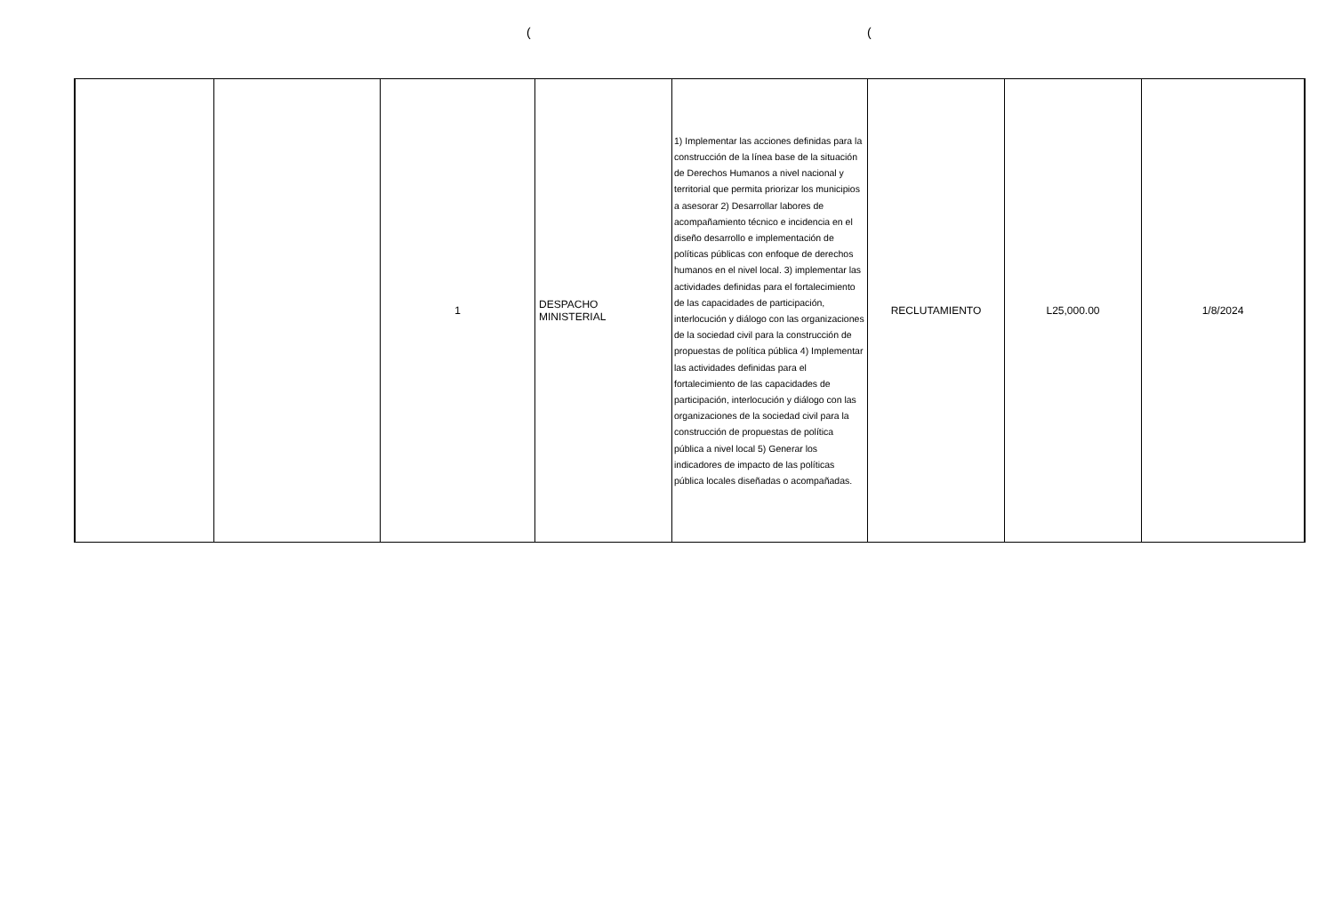( (
| | | 1 | DESPACHO MINISTERIAL | 1) Implementar las acciones definidas para la construcción de la línea base de la situación de Derechos Humanos a nivel nacional y territorial que permita priorizar los municipios a asesorar 2) Desarrollar labores de acompañamiento técnico e incidencia en el diseño desarrollo e implementación de políticas públicas con enfoque de derechos humanos en el nivel local. 3) implementar las actividades definidas para el fortalecimiento de las capacidades de participación, interlocución y diálogo con las organizaciones de la sociedad civil para la construcción de propuestas de política pública 4) Implementar las actividades definidas para el fortalecimiento de las capacidades de participación, interlocución y diálogo con las organizaciones de la sociedad civil para la construcción de propuestas de política pública a nivel local 5) Generar los indicadores de impacto de las políticas pública locales diseñadas o acompañadas. | RECLUTAMIENTO | L25,000.00 | 1/8/2024 |